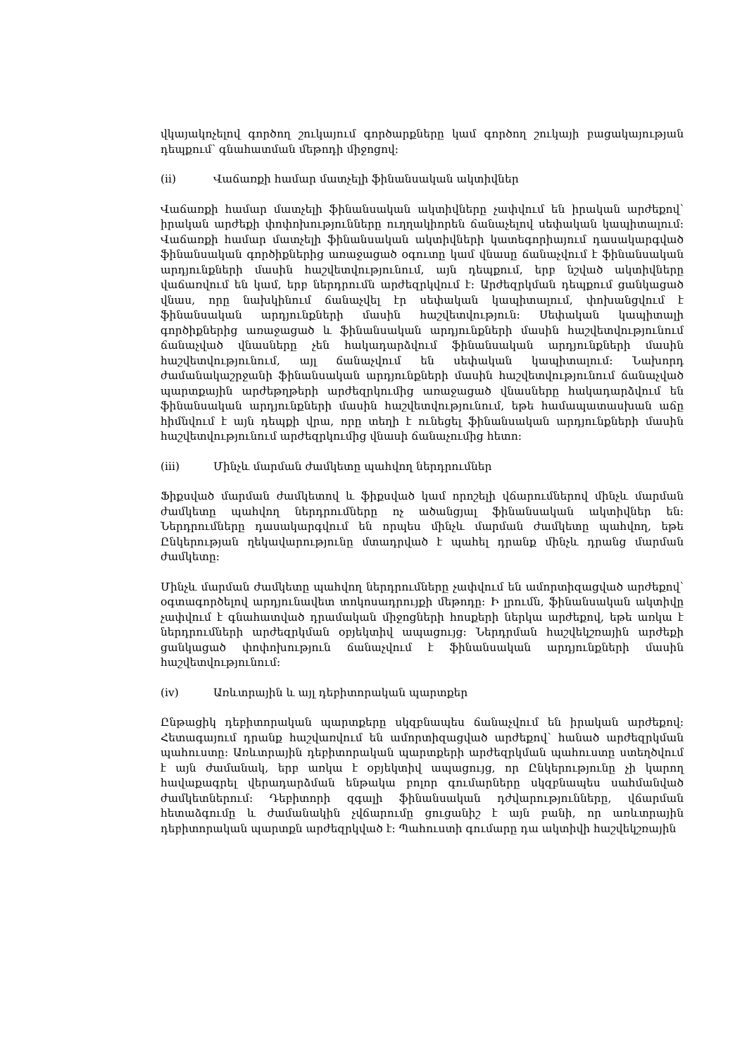վկայակոչելով գործող շուկայում գործարքները կամ գործող շուկայի բացակայության դեպքում՝ գնահատման մեթոդի միջոցով:
(ii) Վաճառքի համար մատչելի ֆինանսական ակտիվներ
Վաճառքի համար մատչելի ֆինանսական ակտիվները չափվում են իրական արժեքով՝ իրական արժեքի փոփոխությունները ուղղակիորեն ճանաչելով սեփական կապիտալում: Վաճառքի համար մատչելի ֆինանսական ակտիվների կատեգորիայում դասակարգված ֆինանսական գործիքներից առաջացած օգուտը կամ վնասը ճանաչվում է ֆինանսական արդյունքների մասին հաշվետվությունում, այն դեպքում, երբ նշված ակտիվները վաճառվում են կամ, երբ ներդրումն արժեզրկվում է: Արժեզրկման դեպքում ցանկացած վնաս, որը նախկինում ճանաչվել էր սեփական կապիտալում, փոխանցվում է ֆինանսական արդյունքների մասին հաշվետվություն: Սեփական կապիտալի գործիքներից առաջացած և ֆինանսական արդյունքների մասին հաշվետվությունում ճանաչված վնասները չեն հակադարձվում ֆինանսական արդյունքների մասին հաշվետվությունում, այլ ճանաչվում են սեփական կապիտալում: Նախորդ ժամանակաշրջանի ֆինանսական արդյունքների մասին հաշվետվությունում ճանաչված պարտքային արժեթղթերի արժեզրկումից առաջացած վնասները հակադարձվում են ֆինանսական արդյունքների մասին հաշվետվությունում, եթե համապատասխան աճը հիմնվում է այն դեպքի վրա, որը տեղի է ունեցել ֆինանսական արդյունքների մասին հաշվետվությունում արժեզրկումից վնասի ճանաչումից հետո:
(iii) Մինչև մարման ժամկետը պահվող ներդրումներ
Ֆիքսված մարման ժամկետով և ֆիքսված կամ որոշելի վճարումներով մինչև մարման ժամկետը պահվող ներդրումները ոչ ածանցյալ ֆինանսական ակտիվներ են: Ներդրումները դասակարգվում են որպես մինչև մարման ժամկետը պահվող, եթե Ընկերության ղեկավարությունը մտադրված է պահել դրանք մինչև դրանց մարման ժամկետը:
Մինչև մարման ժամկետը պահվող ներդրումները չափվում են ամորտիզացված արժեքով՝ օգտագործելով արդյունավետ տոկոսադրույքի մեթոդը: Ի լրումն, ֆինանսական ակտիվը չափվում է գնահատված դրամական միջոցների հոսքերի ներկա արժեքով, եթե առկա է ներդրումների արժեզրկման օբյեկտիվ ապացույց: Ներդրման հաշվեկշռային արժեքի ցանկացած փոփոխություն ճանաչվում է ֆինանսական արդյունքների մասին հաշվետվությունում:
(iv) Առևտրային և այլ դեբիտորական պարտքեր
Ընթացիկ դեբիտորական պարտքերը սկզբնապես ճանաչվում են իրական արժեքով: Հետագայում դրանք հաշվառվում են ամորտիզացված արժեքով՝ հանած արժեզրկման պահուստը: Առևտրային դեբիտորական պարտքերի արժեզրկման պահուստը ստեղծվում է այն ժամանակ, երբ առկա է օբյեկտիվ ապացույց, որ Ընկերությունը չի կարող հավաքագրել վերադարձման ենթակա բոլոր գումարները սկզբնապես սահմանված ժամկետներում: Դեբիտորի զգալի ֆինանսական դժվարությունները, վճարման հետաձգումը և ժամանակին չվճարումը ցուցանիշ է այն բանի, որ առևտրային դեբիտորական պարտքն արժեզրկված է: Պահուստի գումարը դա ակտիվի հաշվեկշռային